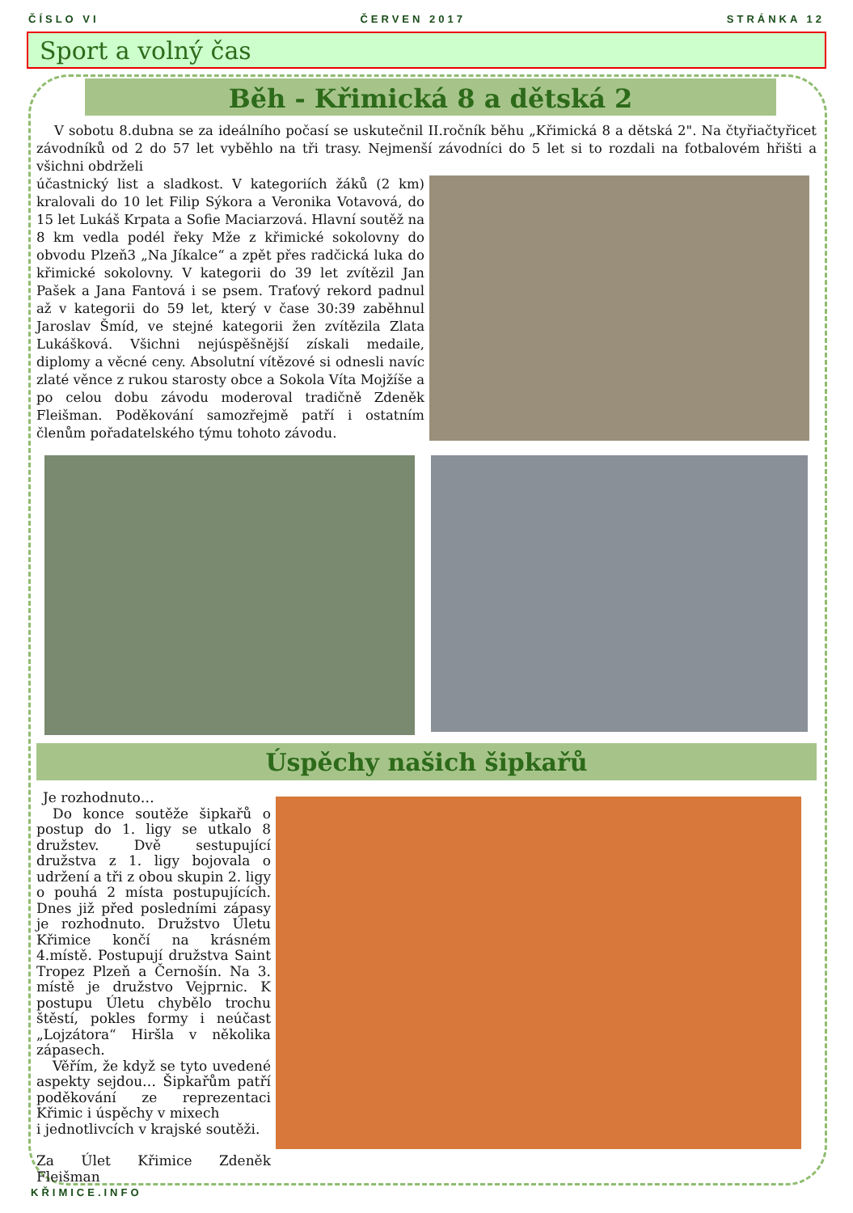ČÍSLO VI ČERVEN 2017 STRÁNKA 12
Sport a volný čas
Běh - Křimická 8 a dětská 2
V sobotu 8.dubna se za ideálního počasí se uskutečnil II.ročník běhu „Křimická 8 a dětská 2". Na čtyřiačtyřicet závodníků od 2 do 57 let vyběhlo na tři trasy. Nejmenší závodníci do 5 let si to rozdali na fotbalovém hřišti a všichni obdrželi
účastnický list a sladkost. V kategoriích žáků (2 km) kralovali do 10 let Filip Sýkora a Veronika Votavová, do 15 let Lukáš Krpata a Sofie Maciarzová. Hlavní soutěž na 8 km vedla podél řeky Mže z křimické sokolovny do obvodu Plzeň3 „Na Jíkalce“ a zpět přes radčická luka do křimické sokolovny. V kategorii do 39 let zvítězil Jan Pašek a Jana Fantová i se psem. Traťový rekord padnul až v kategorii do 59 let, který v čase 30:39 zaběhnul Jaroslav Šmíd, ve stejné kategorii žen zvítězila Zlata Lukášková. Všichni nejúspěšnější získali medaile, diplomy a věcné ceny. Absolutní vítězové si odnesli navíc zlaté věnce z rukou starosty obce a Sokola Víta Mojžíše a po celou dobu závodu moderoval tradičně Zdeněk Fleišman. Poděkování samozřejmě patří i ostatním členům pořadatelského týmu tohoto závodu.
Úspěchy našich šipkařů
Je rozhodnuto…
Do konce soutěže šipkařů o postup do 1. ligy se utkalo 8 družstev. Dvě sestupující družstva z 1. ligy bojovala o udržení a tři z obou skupin 2. ligy o pouhá 2 místa postupujících. Dnes již před posledními zápasy je rozhodnuto. Družstvo Úletu Křimice končí na krásném 4.místě. Postupují družstva Saint Tropez Plzeň a Černošín. Na 3. místě je družstvo Vejprnic. K postupu Úletu chybělo trochu štěstí, pokles formy i neúčast „Lojzátora“ Hiršla v několika zápasech.
Věřím, že když se tyto uvedené aspekty sejdou… Šipkařům patří poděkování ze reprezentaci Křimic i úspěchy v mixech
i jednotlivcích v krajské soutěži.
Za Úlet Křimice Zdeněk Fleišman
KŘIMICE.INFO